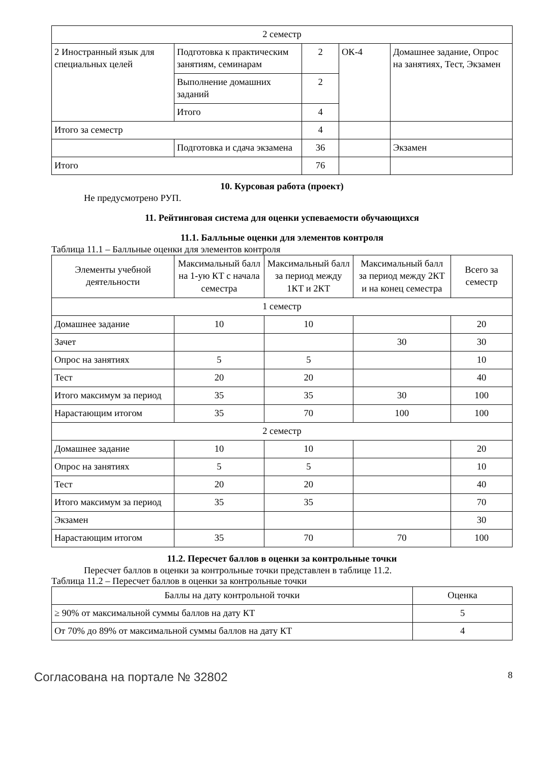| 2 семестр | | | | |
| 2 Иностранный язык для специальных целей | Подготовка к практическим занятиям, семинарам | 2 | ОК-4 | Домашнее задание, Опрос на занятиях, Тест, Экзамен |
| | Выполнение домашних заданий | 2 | | |
| | Итого | 4 | | |
| Итого за семестр | | 4 | | |
| | Подготовка и сдача экзамена | 36 | | Экзамен |
| Итого | | 76 | | |
10. Курсовая работа (проект)
Не предусмотрено РУП.
11. Рейтинговая система для оценки успеваемости обучающихся
11.1. Балльные оценки для элементов контроля
Таблица 11.1 – Балльные оценки для элементов контроля
| Элементы учебной деятельности | Максимальный балл на 1-ую КТ с начала семестра | Максимальный балл за период между 1КТ и 2КТ | Максимальный балл за период между 2КТ и на конец семестра | Всего за семестр |
| --- | --- | --- | --- | --- |
| 1 семестр | | | | |
| Домашнее задание | 10 | 10 | | 20 |
| Зачет | | | 30 | 30 |
| Опрос на занятиях | 5 | 5 | | 10 |
| Тест | 20 | 20 | | 40 |
| Итого максимум за период | 35 | 35 | 30 | 100 |
| Нарастающим итогом | 35 | 70 | 100 | 100 |
| 2 семестр | | | | |
| Домашнее задание | 10 | 10 | | 20 |
| Опрос на занятиях | 5 | 5 | | 10 |
| Тест | 20 | 20 | | 40 |
| Итого максимум за период | 35 | 35 | | 70 |
| Экзамен | | | | 30 |
| Нарастающим итогом | 35 | 70 | 70 | 100 |
11.2. Пересчет баллов в оценки за контрольные точки
Пересчет баллов в оценки за контрольные точки представлен в таблице 11.2.
Таблица 11.2 – Пересчет баллов в оценки за контрольные точки
| Баллы на дату контрольной точки | Оценка |
| --- | --- |
| ≥ 90% от максимальной суммы баллов на дату КТ | 5 |
| От 70% до 89% от максимальной суммы баллов на дату КТ | 4 |
Согласована на портале № 32802 8